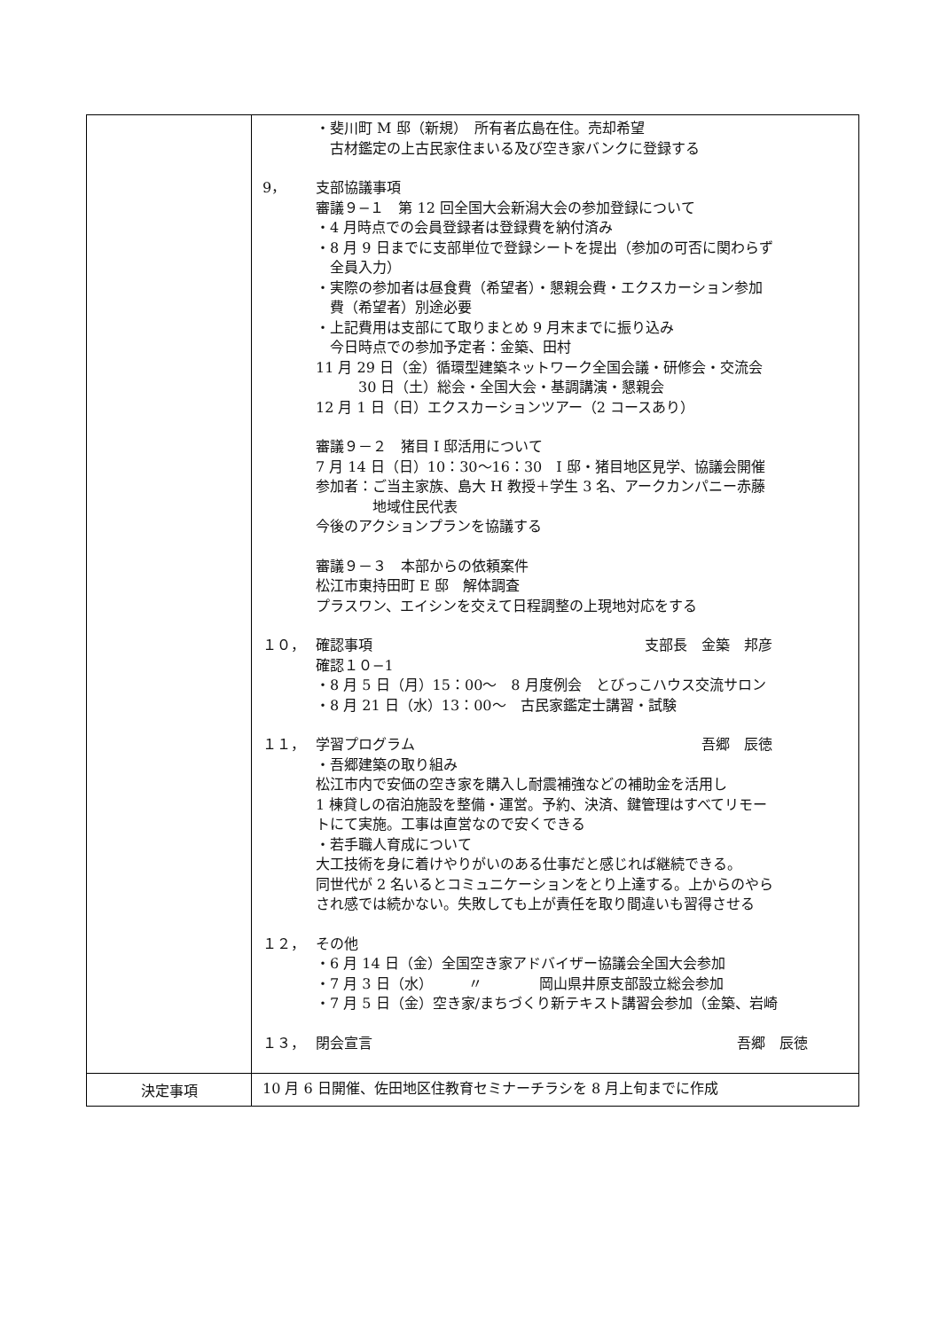| | ・斐川町 M 邸（新規） 所有者広島在住。売却希望 古材鑑定の上古民家住まいる及び空き家バンクに登録する 9， 支部協議事項 審議９−１ 第 12 回全国大会新潟大会の参加登録について ・4 月時点での会員登録者は登録費を納付済み ・8 月 9 日までに支部単位で登録シートを提出（参加の可否に関わらず 全員入力） ・実際の参加者は昼食費（希望者）・懇親会費・エクスカーション参加 費（希望者）別途必要 ・上記費用は支部にて取りまとめ 9 月末までに振り込み 今日時点での参加予定者：金築、田村 11 月 29 日（金）循環型建築ネットワーク全国会議・研修会・交流会 30 日（土）総会・全国大会・基調講演・懇親会 12 月 1 日（日）エクスカーションツアー（2 コースあり） 審議９－２ 猪目 I 邸活用について 7 月 14 日（日）10：30～16：30 I 邸・猪目地区見学、協議会開催 参加者：ご当主家族、島大 H 教授＋学生 3 名、アークカンパニー赤藤 地域住民代表 今後のアクションプランを協議する 審議９－３ 本部からの依頼案件 松江市東持田町 E 邸 解体調査 プラスワン、エイシンを交えて日程調整の上現地対応をする １０， 確認事項 支部長 金築 邦彦 確認１０−1 ・8 月 5 日（月）15：00～ 8 月度例会 とびっこハウス交流サロン ・8 月 21 日（水）13：00～ 古民家鑑定士講習・試験 １１， 学習プログラム 吾郷 辰徳 ・吾郷建築の取り組み 松江市内で安価の空き家を購入し耐震補強などの補助金を活用し 1 棟貸しの宿泊施設を整備・運営。予約、決済、鍵管理はすべてリモー トにて実施。工事は直営なので安くできる ・若手職人育成について 大工技術を身に着けやりがいのある仕事だと感じれば継続できる。 同世代が 2 名いるとコミュニケーションをとり上達する。上からのやら され感では続かない。失敗しても上が責任を取り間違いも習得させる １２， その他 ・6 月 14 日（金）全国空き家アドバイザー協議会全国大会参加 ・7 月 3 日（水） 〃 岡山県井原支部設立総会参加 ・7 月 5 日（金）空き家/まちづくり新テキスト講習会参加（金築、岩崎 １３， 閉会宣言 吾郷 辰徳 |
| 決定事項 | 10 月 6 日開催、佐田地区住教育セミナーチラシを 8 月上旬までに作成 |